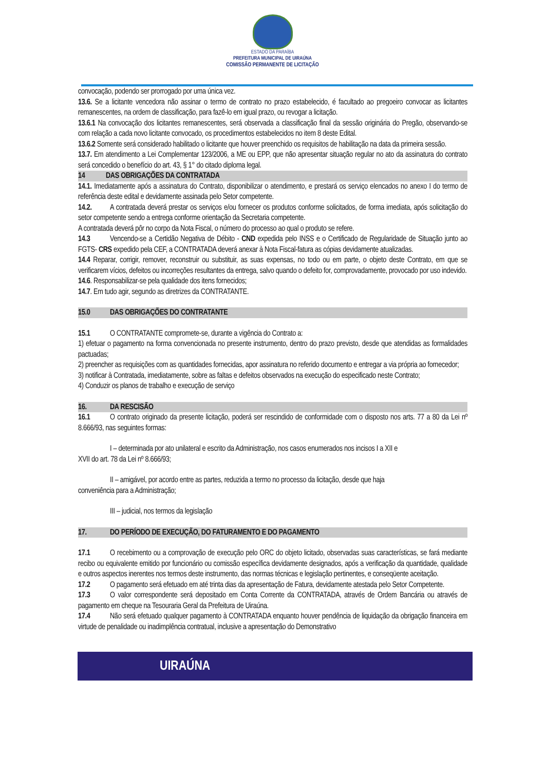ESTADO DA PARAÍBA
PREFEITURA MUNICIPAL DE UIRAÚNA
COMISSÃO PERMANENTE DE LICITAÇÃO
convocação, podendo ser prorrogado por uma única vez.
13.6. Se a licitante vencedora não assinar o termo de contrato no prazo estabelecido, é facultado ao pregoeiro convocar as licitantes remanescentes, na ordem de classificação, para fazê-lo em igual prazo, ou revogar a licitação.
13.6.1 Na convocação dos licitantes remanescentes, será observada a classificação final da sessão originária do Pregão, observando-se com relação a cada novo licitante convocado, os procedimentos estabelecidos no item 8 deste Edital.
13.6.2 Somente será considerado habilitado o licitante que houver preenchido os requisitos de habilitação na data da primeira sessão.
13.7. Em atendimento a Lei Complementar 123/2006, a ME ou EPP, que não apresentar situação regular no ato da assinatura do contrato será concedido o benefício do art. 43, § 1° do citado diploma legal.
14 DAS OBRIGAÇÕES DA CONTRATADA
14.1. Imediatamente após a assinatura do Contrato, disponibilizar o atendimento, e prestará os serviço elencados no anexo I do termo de referência deste edital e devidamente assinada pelo Setor competente.
14.2. A contratada deverá prestar os serviços e/ou fornecer os produtos conforme solicitados, de forma imediata, após solicitação do setor competente sendo a entrega conforme orientação da Secretaria competente.
A contratada deverá pôr no corpo da Nota Fiscal, o número do processo ao qual o produto se refere.
14.3 Vencendo-se a Certidão Negativa de Débito - CND expedida pelo INSS e o Certificado de Regularidade de Situação junto ao FGTS- CRS expedido pela CEF, a CONTRATADA deverá anexar à Nota Fiscal-fatura as cópias devidamente atualizadas.
14.4 Reparar, corrigir, remover, reconstruir ou substituir, as suas expensas, no todo ou em parte, o objeto deste Contrato, em que se verificarem vícios, defeitos ou incorreções resultantes da entrega, salvo quando o defeito for, comprovadamente, provocado por uso indevido.
14.6. Responsabilizar-se pela qualidade dos itens fornecidos;
14.7. Em tudo agir, segundo as diretrizes da CONTRATANTE.
15.0 DAS OBRIGAÇÕES DO CONTRATANTE
15.1 O CONTRATANTE compromete-se, durante a vigência do Contrato a:
1) efetuar o pagamento na forma convencionada no presente instrumento, dentro do prazo previsto, desde que atendidas as formalidades pactuadas;
2) preencher as requisições com as quantidades fornecidas, apor assinatura no referido documento e entregar a via própria ao fornecedor;
3) notificar à Contratada, imediatamente, sobre as faltas e defeitos observados na execução do especificado neste Contrato;
4) Conduzir os planos de trabalho e execução de serviço
16. DA RESCISÃO
16.1 O contrato originado da presente licitação, poderá ser rescindido de conformidade com o disposto nos arts. 77 a 80 da Lei nº 8.666/93, nas seguintes formas:
I – determinada por ato unilateral e escrito da Administração, nos casos enumerados nos incisos I a XII e
XVII do art. 78 da Lei nº 8.666/93;
II – amigável, por acordo entre as partes, reduzida a termo no processo da licitação, desde que haja
conveniência para a Administração;
III – judicial, nos termos da legislação
17. DO PERÍODO DE EXECUÇÃO, DO FATURAMENTO E DO PAGAMENTO
17.1 O recebimento ou a comprovação de execução pelo ORC do objeto licitado, observadas suas características, se fará mediante recibo ou equivalente emitido por funcionário ou comissão específica devidamente designados, após a verificação da quantidade, qualidade e outros aspectos inerentes nos termos deste instrumento, das normas técnicas e legislação pertinentes, e conseqüente aceitação.
17.2 O pagamento será efetuado em até trinta dias da apresentação de Fatura, devidamente atestada pelo Setor Competente.
17.3 O valor correspondente será depositado em Conta Corrente da CONTRATADA, através de Ordem Bancária ou através de pagamento em cheque na Tesouraria Geral da Prefeitura de Uiraúna.
17.4 Não será efetuado qualquer pagamento à CONTRATADA enquanto houver pendência de liquidação da obrigação financeira em virtude de penalidade ou inadimplência contratual, inclusive a apresentação do Demonstrativo
UIRAÚNA